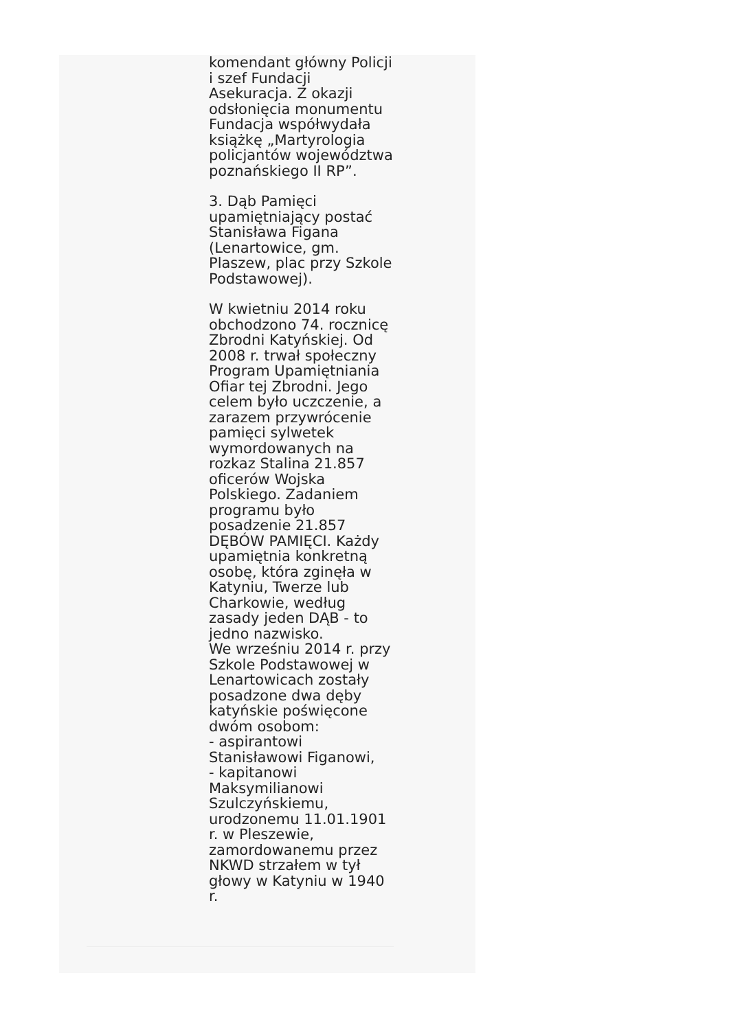komendant główny Policji i szef Fundacji Asekuracja. Z okazji odsłonięcia monumentu Fundacja współwydała książkę „Martyrologia policjantów województwa poznańskiego II RP”.
3. Dąb Pamięci upamiętniający postać Stanisława Figana (Lenartowice, gm. Plaszew, plac przy Szkole Podstawowej).
W kwietniu 2014 roku obchodzono 74. rocznicę Zbrodni Katyńskiej. Od 2008 r. trwał społeczny Program Upamiętniania Ofiar tej Zbrodni. Jego celem było uczczenie, a zarazem przywrócenie pamięci sylwetek wymordowanych na rozkaz Stalina 21.857 oficerów Wojska Polskiego. Zadaniem programu było posadzenie 21.857 DĘBÓW PAMIĘCI. Każdy upamiętnia konkretną osobę, która zginęła w Katyniu, Twerze lub Charkowie, według zasady jeden DĄB - to jedno nazwisko.
We wrześniu 2014 r. przy Szkole Podstawowej w Lenartowicach zostały posadzone dwa dęby katyńskie poświęcone dwóm osobom:
- aspirantowi Stanisławowi Figanowi,
- kapitanowi Maksymilianowi Szulczyńskiemu, urodzonemu 11.01.1901 r. w Pleszewie, zamordowanemu przez NKWD strzałem w tył głowy w Katyniu w 1940 r.